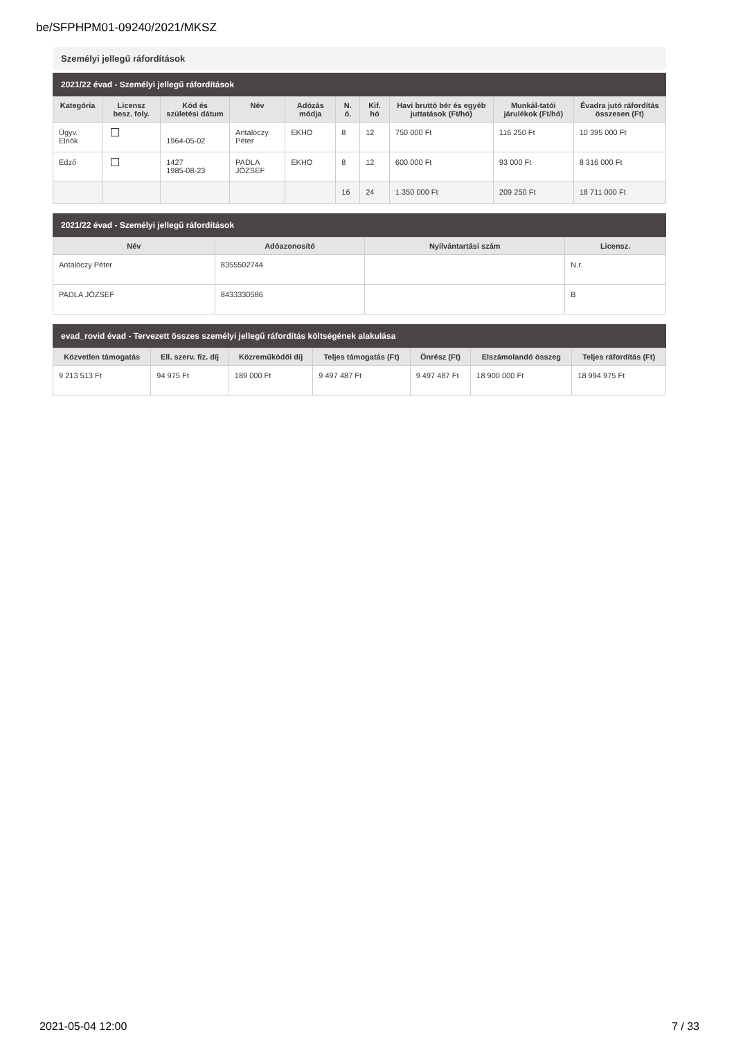be/SFPHPM01-09240/2021/MKSZ
Személyi jellegű ráfordítások
2021/22 évad - Személyi jellegű ráfordítások
| Kategória | Licensz besz. foly. | Kód és születési dátum | Név | Adózás módja | N. ó. | Kif. hó | Havi bruttó bér és egyéb juttatások (Ft/hó) | Munkál-tatói járulékok (Ft/hó) | Évadra jutó ráfordítás összesen (Ft) |
| --- | --- | --- | --- | --- | --- | --- | --- | --- | --- |
| Ügyv. Elnök | | 1964-05-02 | Antalóczy Péter | EKHO | 8 | 12 | 750 000 Ft | 116 250 Ft | 10 395 000 Ft |
| Edző | | 1427 1985-08-23 | PADLA JÓZSEF | EKHO | 8 | 12 | 600 000 Ft | 93 000 Ft | 8 316 000 Ft |
| | | | | | 16 | 24 | 1 350 000 Ft | 209 250 Ft | 18 711 000 Ft |
2021/22 évad - Személyi jellegű ráfordítások
| Név | Adóazonosító | Nyilvántartási szám | Licensz. |
| --- | --- | --- | --- |
| Antalóczy Péter | 8355502744 | | N.r. |
| PADLA JÓZSEF | 8433330586 | | B |
evad_rovid évad - Tervezett összes személyi jellegű ráfordítás költségének alakulása
| Közvetlen támogatás | Ell. szerv. fiz. díj | Közreműködői díj | Teljes támogatás (Ft) | Önrész (Ft) | Elszámolandó összeg | Teljes ráfordítás (Ft) |
| --- | --- | --- | --- | --- | --- | --- |
| 9 213 513 Ft | 94 975 Ft | 189 000 Ft | 9 497 487 Ft | 9 497 487 Ft | 18 900 000 Ft | 18 994 975 Ft |
2021-05-04 12:00 7 / 33